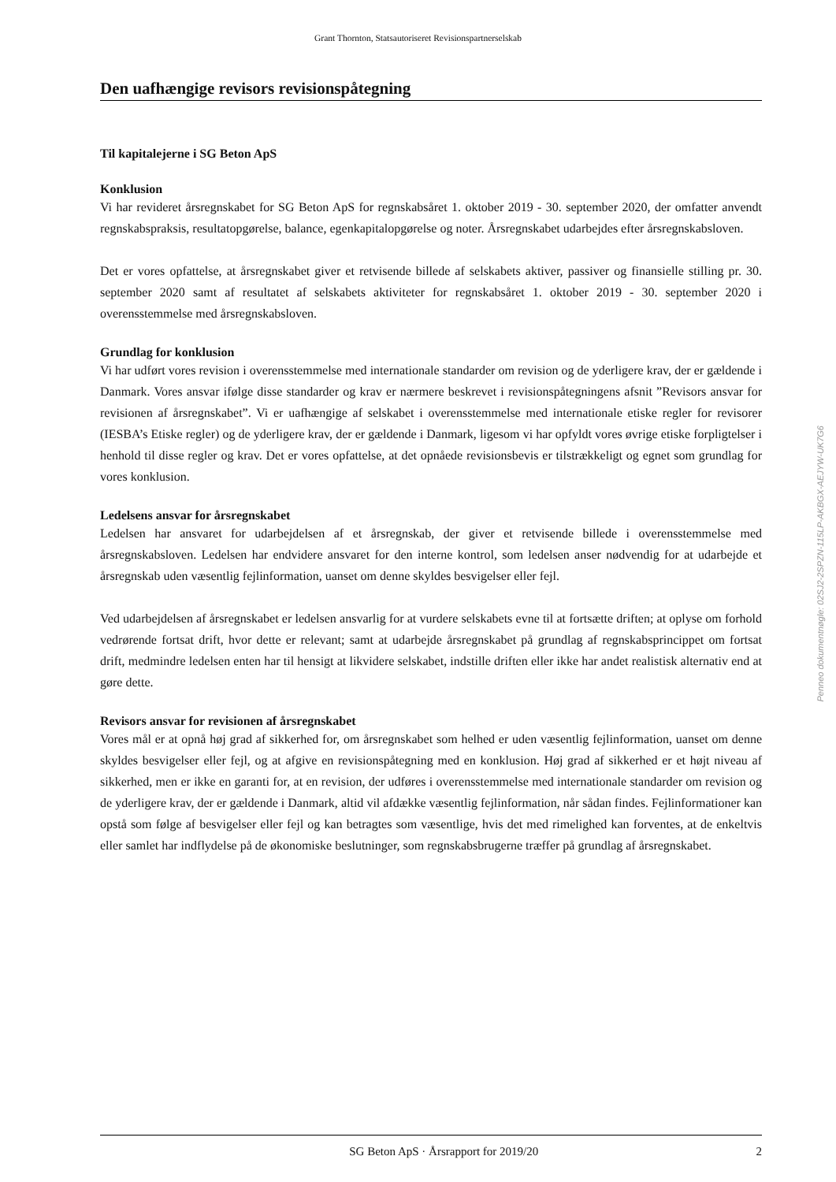Grant Thornton, Statsautoriseret Revisionspartnerselskab
Den uafhængige revisors revisionspåtegning
Til kapitalejerne i SG Beton ApS
Konklusion
Vi har revideret årsregnskabet for SG Beton ApS for regnskabsåret 1. oktober 2019 - 30. september 2020, der omfatter anvendt regnskabspraksis, resultatopgørelse, balance, egenkapitalopgørelse og noter. Årsregnskabet udarbejdes efter årsregnskabsloven.
Det er vores opfattelse, at årsregnskabet giver et retvisende billede af selskabets aktiver, passiver og finansielle stilling pr. 30. september 2020 samt af resultatet af selskabets aktiviteter for regnskabsåret 1. oktober 2019 - 30. september 2020 i overensstemmelse med årsregnskabsloven.
Grundlag for konklusion
Vi har udført vores revision i overensstemmelse med internationale standarder om revision og de yderligere krav, der er gældende i Danmark. Vores ansvar ifølge disse standarder og krav er nærmere beskrevet i revisionspåtegningens afsnit ”Revisors ansvar for revisionen af årsregnskabet”. Vi er uafhængige af selskabet i overensstemmelse med internationale etiske regler for revisorer (IESBA’s Etiske regler) og de yderligere krav, der er gældende i Danmark, ligesom vi har opfyldt vores øvrige etiske forpligtelser i henhold til disse regler og krav. Det er vores opfattelse, at det opnåede revisionsbevis er tilstrækkeligt og egnet som grundlag for vores konklusion.
Ledelsens ansvar for årsregnskabet
Ledelsen har ansvaret for udarbejdelsen af et årsregnskab, der giver et retvisende billede i overensstemmelse med årsregnskabsloven. Ledelsen har endvidere ansvaret for den interne kontrol, som ledelsen anser nødvendig for at udarbejde et årsregnskab uden væsentlig fejlinformation, uanset om denne skyldes besvigelser eller fejl.
Ved udarbejdelsen af årsregnskabet er ledelsen ansvarlig for at vurdere selskabets evne til at fortsætte driften; at oplyse om forhold vedrørende fortsat drift, hvor dette er relevant; samt at udarbejde årsregnskabet på grundlag af regnskabsprincippet om fortsat drift, medmindre ledelsen enten har til hensigt at likvidere selskabet, indstille driften eller ikke har andet realistisk alternativ end at gøre dette.
Revisors ansvar for revisionen af årsregnskabet
Vores mål er at opnå høj grad af sikkerhed for, om årsregnskabet som helhed er uden væsentlig fejlinformation, uanset om denne skyldes besvigelser eller fejl, og at afgive en revisionspåtegning med en konklusion. Høj grad af sikkerhed er et højt niveau af sikkerhed, men er ikke en garanti for, at en revision, der udføres i overensstemmelse med internationale standarder om revision og de yderligere krav, der er gældende i Danmark, altid vil afdække væsentlig fejlinformation, når sådan findes. Fejlinformationer kan opstå som følge af besvigelser eller fejl og kan betragtes som væsentlige, hvis det med rimelighed kan forventes, at de enkeltvis eller samlet har indflydelse på de økonomiske beslutninger, som regnskabsbrugerne træffer på grundlag af årsregnskabet.
Penneo dokumentnøgle: 02SJ2-2SPZN-115LP-AKBGX-AEJYW-UK7G6
SG Beton ApS · Årsrapport for 2019/20 2